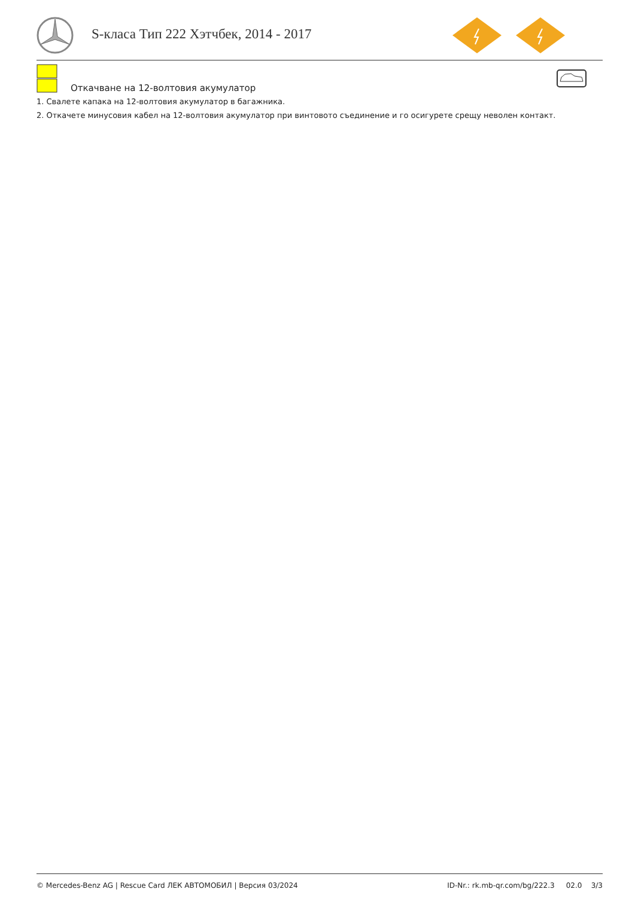S-класа Тип 222 Хэтчбек, 2014 - 2017
Откачване на 12-волтовия акумулатор
1. Свалете капака на 12-волтовия акумулатор в багажника.
2. Откачете минусовия кабел на 12-волтовия акумулатор при винтовото съединение и го осигурете срещу неволен контакт.
© Mercedes-Benz AG | Rescue Card ЛЕК АВТОМОБИЛ | Версия 03/2024 ID-Nr.: rk.mb-qr.com/bg/222.3 02.0 3/3